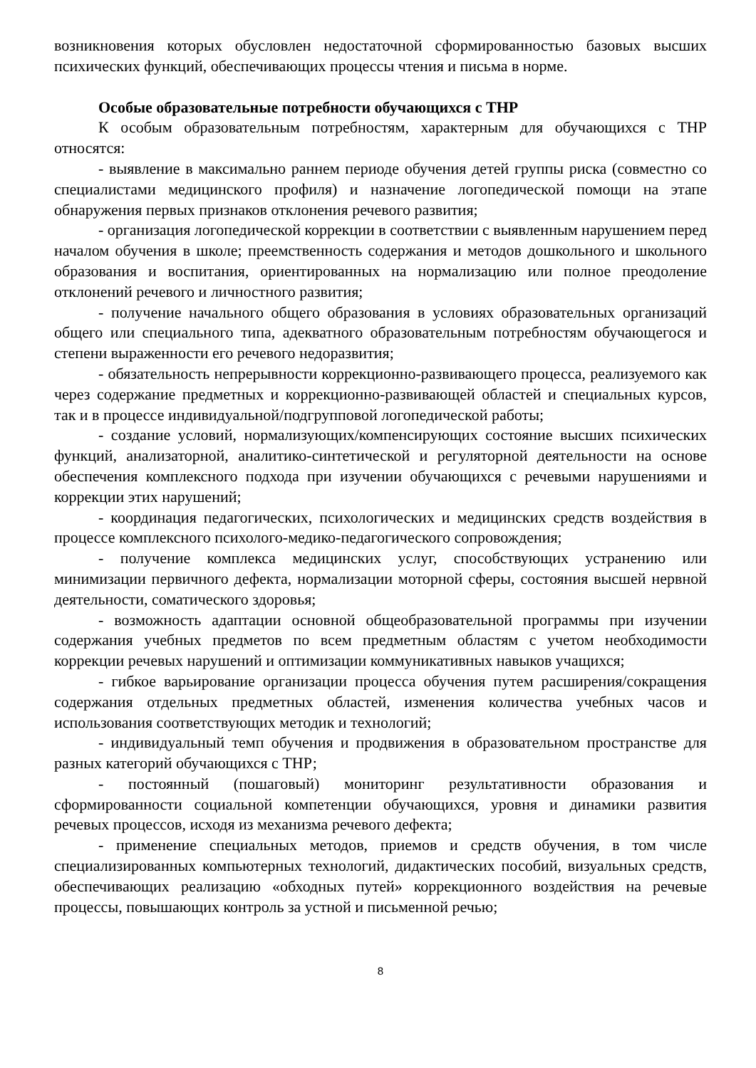возникновения которых обусловлен недостаточной сформированностью базовых высших психических функций, обеспечивающих процессы чтения и письма в норме.
Особые образовательные потребности обучающихся с ТНР
К особым образовательным потребностям, характерным для обучающихся с ТНР относятся:
- выявление в максимально раннем периоде обучения детей группы риска (совместно со специалистами медицинского профиля) и назначение логопедической помощи на этапе обнаружения первых признаков отклонения речевого развития;
- организация логопедической коррекции в соответствии с выявленным нарушением перед началом обучения в школе; преемственность содержания и методов дошкольного и школьного образования и воспитания, ориентированных на нормализацию или полное преодоление отклонений речевого и личностного развития;
- получение начального общего образования в условиях образовательных организаций общего или специального типа, адекватного образовательным потребностям обучающегося и степени выраженности его речевого недоразвития;
- обязательность непрерывности коррекционно-развивающего процесса, реализуемого как через содержание предметных и коррекционно-развивающей областей и специальных курсов, так и в процессе индивидуальной/подгрупповой логопедической работы;
- создание условий, нормализующих/компенсирующих состояние высших психических функций, анализаторной, аналитико-синтетической и регуляторной деятельности на основе обеспечения комплексного подхода при изучении обучающихся с речевыми нарушениями и коррекции этих нарушений;
- координация педагогических, психологических и медицинских средств воздействия в процессе комплексного психолого-медико-педагогического сопровождения;
- получение комплекса медицинских услуг, способствующих устранению или минимизации первичного дефекта, нормализации моторной сферы, состояния высшей нервной деятельности, соматического здоровья;
- возможность адаптации основной общеобразовательной программы при изучении содержания учебных предметов по всем предметным областям с учетом необходимости коррекции речевых нарушений и оптимизации коммуникативных навыков учащихся;
- гибкое варьирование организации процесса обучения путем расширения/сокращения содержания отдельных предметных областей, изменения количества учебных часов и использования соответствующих методик и технологий;
- индивидуальный темп обучения и продвижения в образовательном пространстве для разных категорий обучающихся с ТНР;
- постоянный (пошаговый) мониторинг результативности образования и сформированности социальной компетенции обучающихся, уровня и динамики развития речевых процессов, исходя из механизма речевого дефекта;
- применение специальных методов, приемов и средств обучения, в том числе специализированных компьютерных технологий, дидактических пособий, визуальных средств, обеспечивающих реализацию «обходных путей» коррекционного воздействия на речевые процессы, повышающих контроль за устной и письменной речью;
8